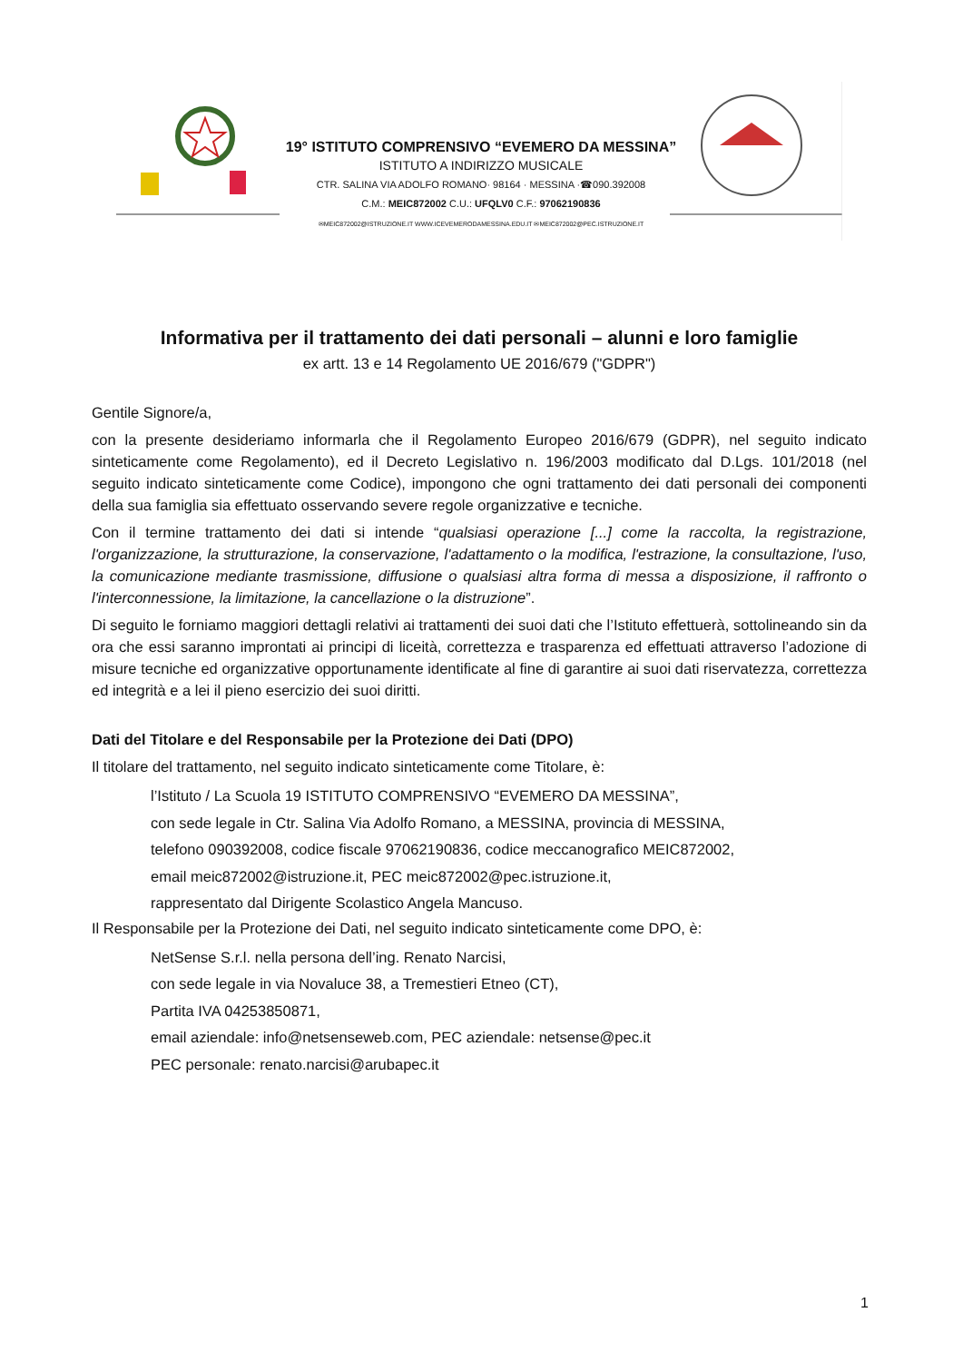19° ISTITUTO COMPRENSIVO “EVEMERO DA MESSINA”
ISTITUTO A INDIRIZZO MUSICALE
CTR. SALINA VIA ADOLFO ROMANO· 98164 · MESSINA ·☎090.392008
C.M.: MEIC872002 C.U.: UFQLV0 C.F.: 97062190836
✉MEIC872002@ISTRUZIONE.IT WWW.ICEVEMERODAMESSINA.EDU.IT ✉MEIC872002@PEC.ISTRUZIONE.IT
Informativa per il trattamento dei dati personali – alunni e loro famiglie
ex artt. 13 e 14 Regolamento UE 2016/679 ("GDPR")
Gentile Signore/a,
con la presente desideriamo informarla che il Regolamento Europeo 2016/679 (GDPR), nel seguito indicato sinteticamente come Regolamento), ed il Decreto Legislativo n. 196/2003 modificato dal D.Lgs. 101/2018 (nel seguito indicato sinteticamente come Codice), impongono che ogni trattamento dei dati personali dei componenti della sua famiglia sia effettuato osservando severe regole organizzative e tecniche.
Con il termine trattamento dei dati si intende “qualsiasi operazione [...] come la raccolta, la registrazione, l'organizzazione, la strutturazione, la conservazione, l'adattamento o la modifica, l'estrazione, la consultazione, l'uso, la comunicazione mediante trasmissione, diffusione o qualsiasi altra forma di messa a disposizione, il raffronto o l'interconnessione, la limitazione, la cancellazione o la distruzione”.
Di seguito le forniamo maggiori dettagli relativi ai trattamenti dei suoi dati che l’Istituto effettuerà, sottolineando sin da ora che essi saranno improntati ai principi di liceità, correttezza e trasparenza ed effettuati attraverso l’adozione di misure tecniche ed organizzative opportunamente identificate al fine di garantire ai suoi dati riservatezza, correttezza ed integrità e a lei il pieno esercizio dei suoi diritti.
Dati del Titolare e del Responsabile per la Protezione dei Dati (DPO)
Il titolare del trattamento, nel seguito indicato sinteticamente come Titolare, è:
l’Istituto / La Scuola 19 ISTITUTO COMPRENSIVO “EVEMERO DA MESSINA”,
con sede legale in Ctr. Salina Via Adolfo Romano, a MESSINA, provincia di MESSINA,
telefono 090392008, codice fiscale 97062190836, codice meccanografico MEIC872002,
email meic872002@istruzione.it, PEC meic872002@pec.istruzione.it,
rappresentato dal Dirigente Scolastico Angela Mancuso.
Il Responsabile per la Protezione dei Dati, nel seguito indicato sinteticamente come DPO, è:
NetSense S.r.l. nella persona dell’ing. Renato Narcisi,
con sede legale in via Novaluce 38, a Tremestieri Etneo (CT),
Partita IVA 04253850871,
email aziendale: info@netsenseweb.com, PEC aziendale: netsense@pec.it
PEC personale: renato.narcisi@arubapec.it
1